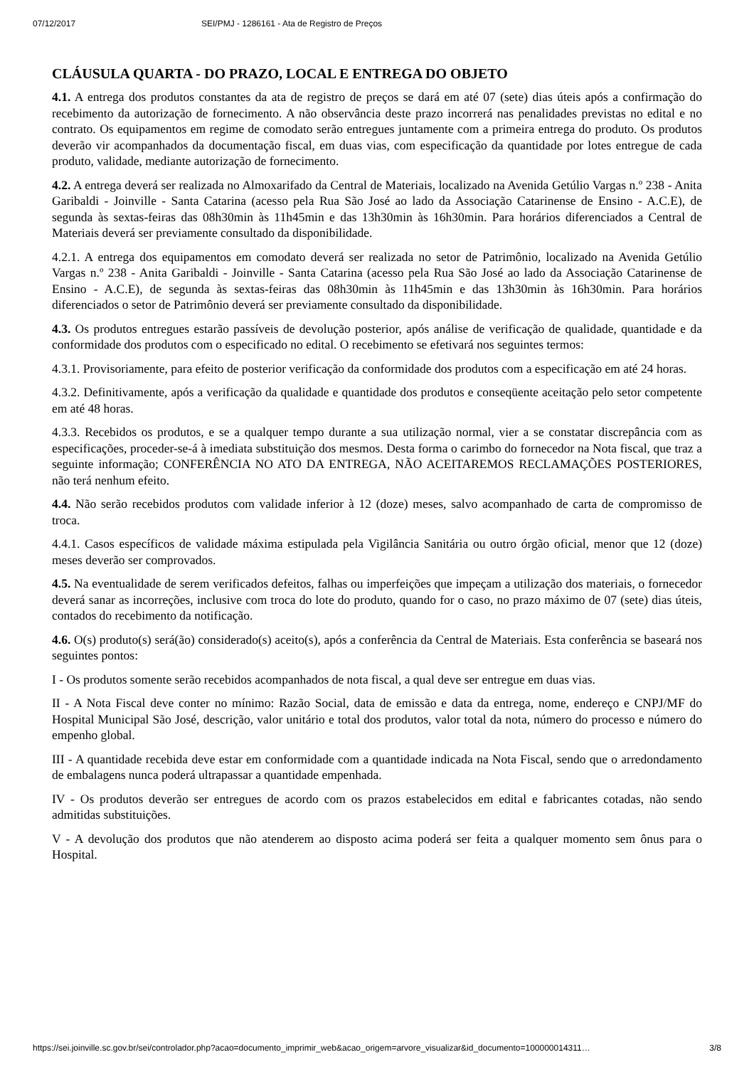07/12/2017 SEI/PMJ - 1286161 - Ata de Registro de Preços
CLÁUSULA QUARTA - DO PRAZO, LOCAL E ENTREGA DO OBJETO
4.1. A entrega dos produtos constantes da ata de registro de preços se dará em até 07 (sete) dias úteis após a confirmação do recebimento da autorização de fornecimento. A não observância deste prazo incorrerá nas penalidades previstas no edital e no contrato. Os equipamentos em regime de comodato serão entregues juntamente com a primeira entrega do produto. Os produtos deverão vir acompanhados da documentação fiscal, em duas vias, com especificação da quantidade por lotes entregue de cada produto, validade, mediante autorização de fornecimento.
4.2. A entrega deverá ser realizada no Almoxarifado da Central de Materiais, localizado na Avenida Getúlio Vargas n.º 238 - Anita Garibaldi - Joinville - Santa Catarina (acesso pela Rua São José ao lado da Associação Catarinense de Ensino - A.C.E), de segunda às sextas-feiras das 08h30min às 11h45min e das 13h30min às 16h30min. Para horários diferenciados a Central de Materiais deverá ser previamente consultado da disponibilidade.
4.2.1. A entrega dos equipamentos em comodato deverá ser realizada no setor de Patrimônio, localizado na Avenida Getúlio Vargas n.º 238 - Anita Garibaldi - Joinville - Santa Catarina (acesso pela Rua São José ao lado da Associação Catarinense de Ensino - A.C.E), de segunda às sextas-feiras das 08h30min às 11h45min e das 13h30min às 16h30min. Para horários diferenciados o setor de Patrimônio deverá ser previamente consultado da disponibilidade.
4.3. Os produtos entregues estarão passíveis de devolução posterior, após análise de verificação de qualidade, quantidade e da conformidade dos produtos com o especificado no edital. O recebimento se efetivará nos seguintes termos:
4.3.1. Provisoriamente, para efeito de posterior verificação da conformidade dos produtos com a especificação em até 24 horas.
4.3.2. Definitivamente, após a verificação da qualidade e quantidade dos produtos e conseqüente aceitação pelo setor competente em até 48 horas.
4.3.3. Recebidos os produtos, e se a qualquer tempo durante a sua utilização normal, vier a se constatar discrepância com as especificações, proceder-se-á à imediata substituição dos mesmos. Desta forma o carimbo do fornecedor na Nota fiscal, que traz a seguinte informação; CONFERÊNCIA NO ATO DA ENTREGA, NÃO ACEITAREMOS RECLAMAÇÕES POSTERIORES, não terá nenhum efeito.
4.4. Não serão recebidos produtos com validade inferior à 12 (doze) meses, salvo acompanhado de carta de compromisso de troca.
4.4.1. Casos específicos de validade máxima estipulada pela Vigilância Sanitária ou outro órgão oficial, menor que 12 (doze) meses deverão ser comprovados.
4.5. Na eventualidade de serem verificados defeitos, falhas ou imperfeições que impeçam a utilização dos materiais, o fornecedor deverá sanar as incorreções, inclusive com troca do lote do produto, quando for o caso, no prazo máximo de 07 (sete) dias úteis, contados do recebimento da notificação.
4.6. O(s) produto(s) será(ão) considerado(s) aceito(s), após a conferência da Central de Materiais. Esta conferência se baseará nos seguintes pontos:
I - Os produtos somente serão recebidos acompanhados de nota fiscal, a qual deve ser entregue em duas vias.
II - A Nota Fiscal deve conter no mínimo: Razão Social, data de emissão e data da entrega, nome, endereço e CNPJ/MF do Hospital Municipal São José, descrição, valor unitário e total dos produtos, valor total da nota, número do processo e número do empenho global.
III - A quantidade recebida deve estar em conformidade com a quantidade indicada na Nota Fiscal, sendo que o arredondamento de embalagens nunca poderá ultrapassar a quantidade empenhada.
IV - Os produtos deverão ser entregues de acordo com os prazos estabelecidos em edital e fabricantes cotadas, não sendo admitidas substituições.
V - A devolução dos produtos que não atenderem ao disposto acima poderá ser feita a qualquer momento sem ônus para o Hospital.
https://sei.joinville.sc.gov.br/sei/controlador.php?acao=documento_imprimir_web&acao_origem=arvore_visualizar&id_documento=100000014311… 3/8